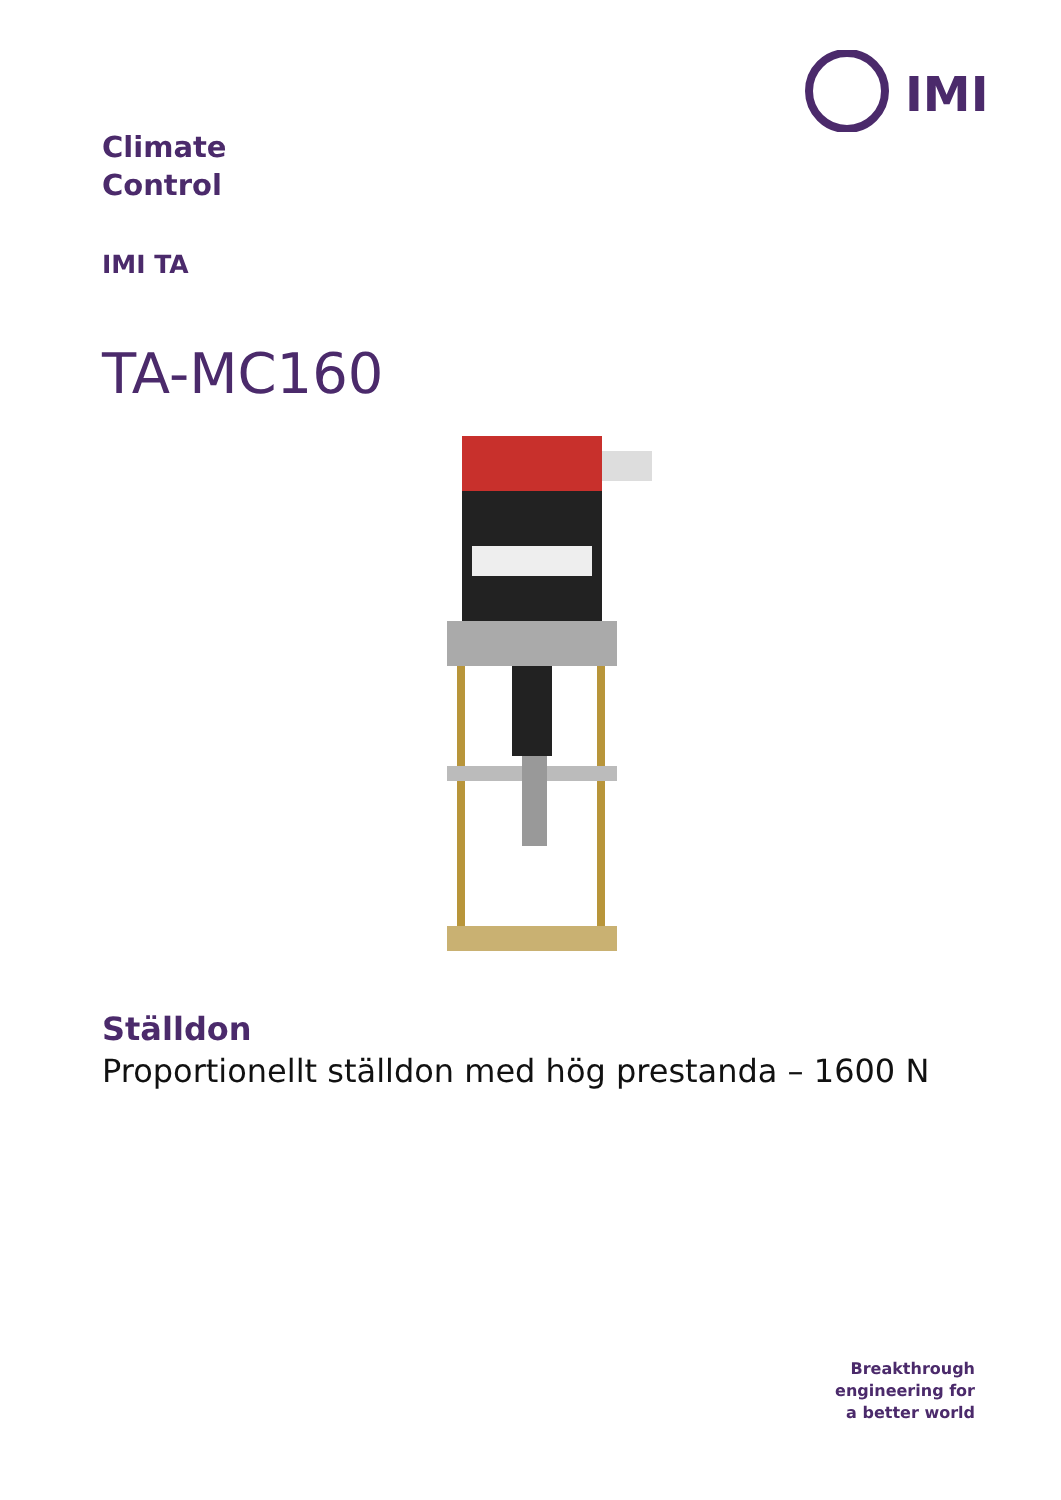IMI
Climate
Control
IMI TA
TA-MC160
Ställdon
Proportionellt ställdon med hög prestanda – 1600 N
Breakthrough
engineering for
a better world